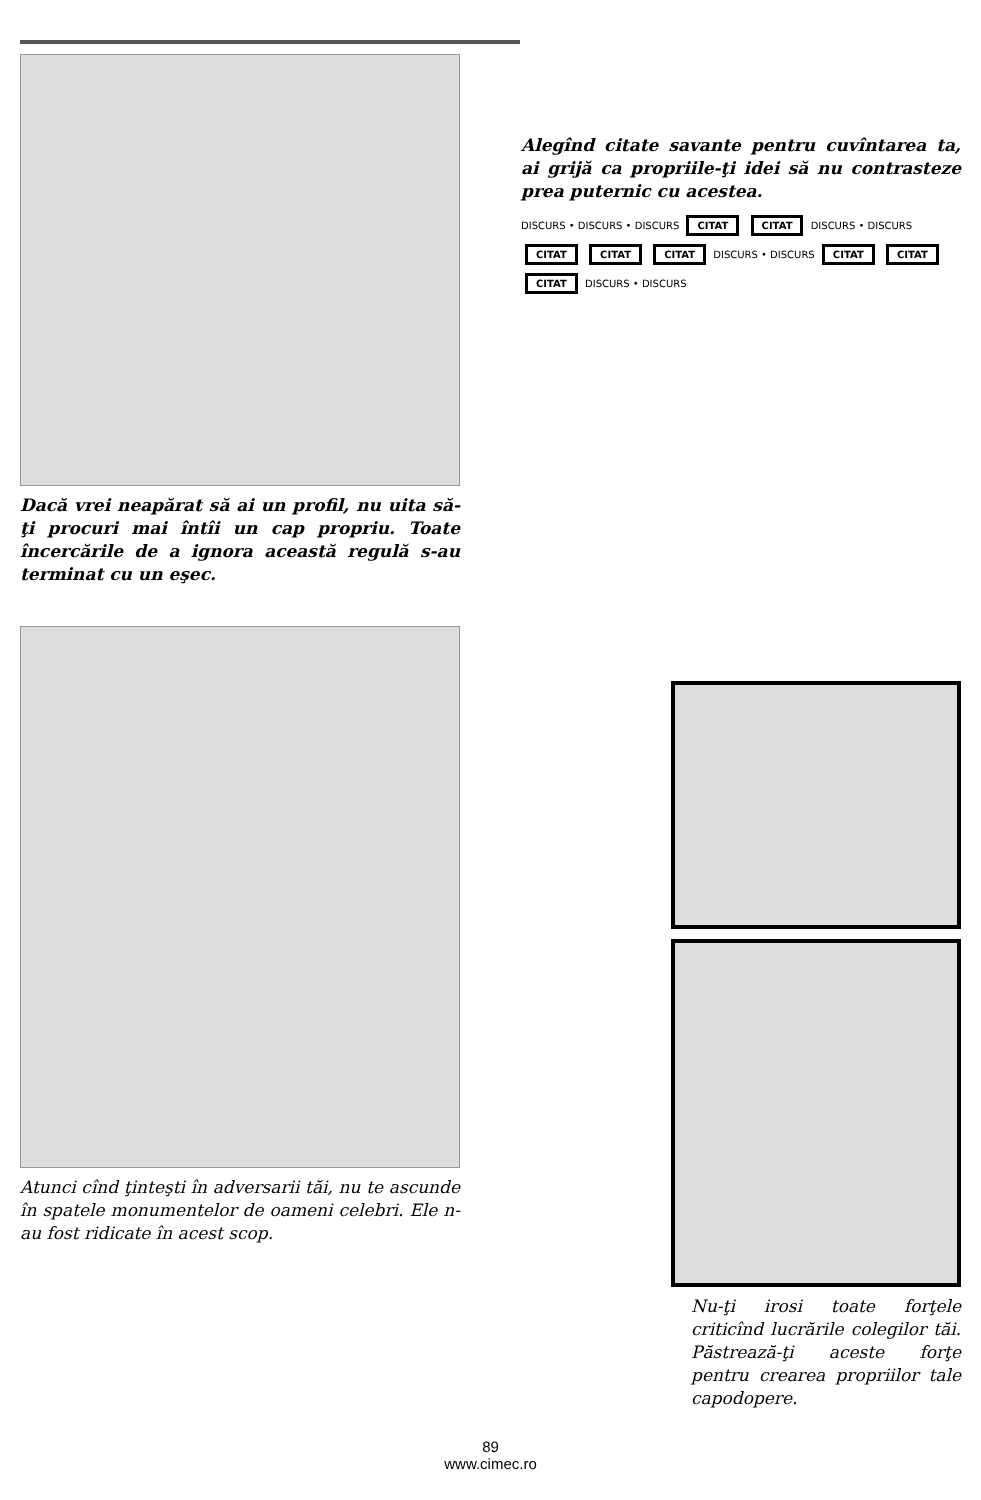Dacă vrei neapărat să ai un profil, nu uita să-ţi procuri mai întîi un cap propriu. Toate încercările de a ignora această regulă s-au terminat cu un eşec.
Atunci cînd ţinteşti în adversarii tăi, nu te ascunde în spatele monumentelor de oameni celebri. Ele n-au fost ridicate în acest scop.
Alegînd citate savante pentru cuvîntarea ta, ai grijă ca propriile-ţi idei să nu contrasteze prea puternic cu acestea.
DISCURS • DISCURS • DISCURS CITAT CITAT DISCURS • DISCURS CITAT CITAT CITAT DISCURS • DISCURS CITAT CITAT CITAT DISCURS • DISCURS
Nu-ţi irosi toate forţele criticînd lucrările colegilor tăi. Păstrează-ţi aceste forţe pentru crearea propriilor tale capodopere.
89
www.cimec.ro